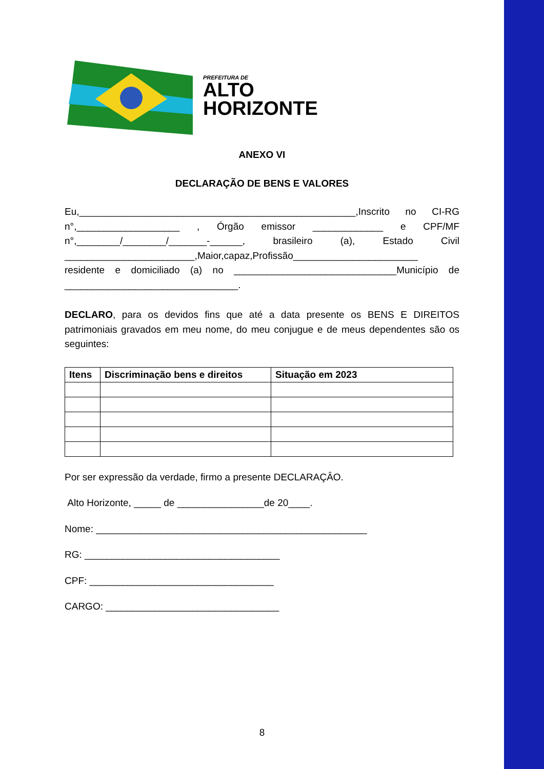PREFEITURA DE
ALTO
HORIZONTE
ANEXO VI
DECLARAÇÃO DE BENS E VALORES
Eu,___________________________________________________,Inscrito no CI-RG n°,___________________ , Órgão emissor _____________ e CPF/MF n°,________/________/_______-______, brasileiro (a), Estado Civil ________________________,Maior,capaz,Profissão_______________________ residente e domiciliado (a) no ______________________________Município de ________________________________.
DECLARO, para os devidos fins que até a data presente os BENS E DIREITOS patrimoniais gravados em meu nome, do meu conjugue e de meus dependentes são os seguintes:
| Itens | Discriminação bens e direitos | Situação em 2023 |
| --- | --- | --- |
Por ser expressão da verdade, firmo a presente DECLARAÇÂO.
Alto Horizonte, _____ de ________________de 20____.
Nome: __________________________________________________
RG: ____________________________________
CPF: __________________________________
CARGO: ________________________________
8